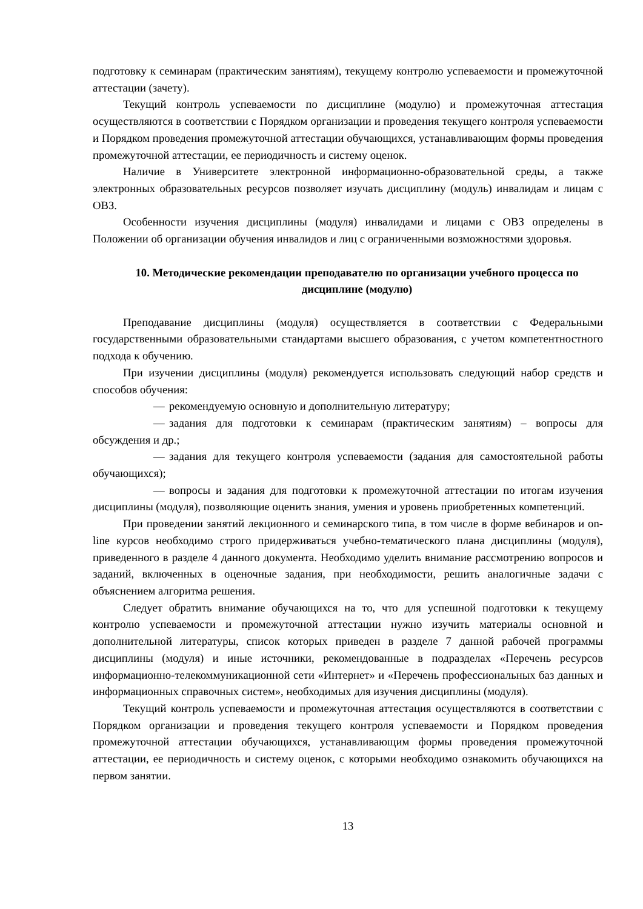подготовку к семинарам (практическим занятиям), текущему контролю успеваемости и промежуточной аттестации (зачету).
Текущий контроль успеваемости по дисциплине (модулю) и промежуточная аттестация осуществляются в соответствии с Порядком организации и проведения текущего контроля успеваемости и Порядком проведения промежуточной аттестации обучающихся, устанавливающим формы проведения промежуточной аттестации, ее периодичность и систему оценок.
Наличие в Университете электронной информационно-образовательной среды, а также электронных образовательных ресурсов позволяет изучать дисциплину (модуль) инвалидам и лицам с ОВЗ.
Особенности изучения дисциплины (модуля) инвалидами и лицами с ОВЗ определены в Положении об организации обучения инвалидов и лиц с ограниченными возможностями здоровья.
10. Методические рекомендации преподавателю по организации учебного процесса по дисциплине (модулю)
Преподавание дисциплины (модуля) осуществляется в соответствии с Федеральными государственными образовательными стандартами высшего образования, с учетом компетентностного подхода к обучению.
При изучении дисциплины (модуля) рекомендуется использовать следующий набор средств и способов обучения:
— рекомендуемую основную и дополнительную литературу;
— задания для подготовки к семинарам (практическим занятиям) – вопросы для обсуждения и др.;
— задания для текущего контроля успеваемости (задания для самостоятельной работы обучающихся);
— вопросы и задания для подготовки к промежуточной аттестации по итогам изучения дисциплины (модуля), позволяющие оценить знания, умения и уровень приобретенных компетенций.
При проведении занятий лекционного и семинарского типа, в том числе в форме вебинаров и on-line курсов необходимо строго придерживаться учебно-тематического плана дисциплины (модуля), приведенного в разделе 4 данного документа. Необходимо уделить внимание рассмотрению вопросов и заданий, включенных в оценочные задания, при необходимости, решить аналогичные задачи с объяснением алгоритма решения.
Следует обратить внимание обучающихся на то, что для успешной подготовки к текущему контролю успеваемости и промежуточной аттестации нужно изучить материалы основной и дополнительной литературы, список которых приведен в разделе 7 данной рабочей программы дисциплины (модуля) и иные источники, рекомендованные в подразделах «Перечень ресурсов информационно-телекоммуникационной сети «Интернет» и «Перечень профессиональных баз данных и информационных справочных систем», необходимых для изучения дисциплины (модуля).
Текущий контроль успеваемости и промежуточная аттестация осуществляются в соответствии с Порядком организации и проведения текущего контроля успеваемости и Порядком проведения промежуточной аттестации обучающихся, устанавливающим формы проведения промежуточной аттестации, ее периодичность и систему оценок, с которыми необходимо ознакомить обучающихся на первом занятии.
13